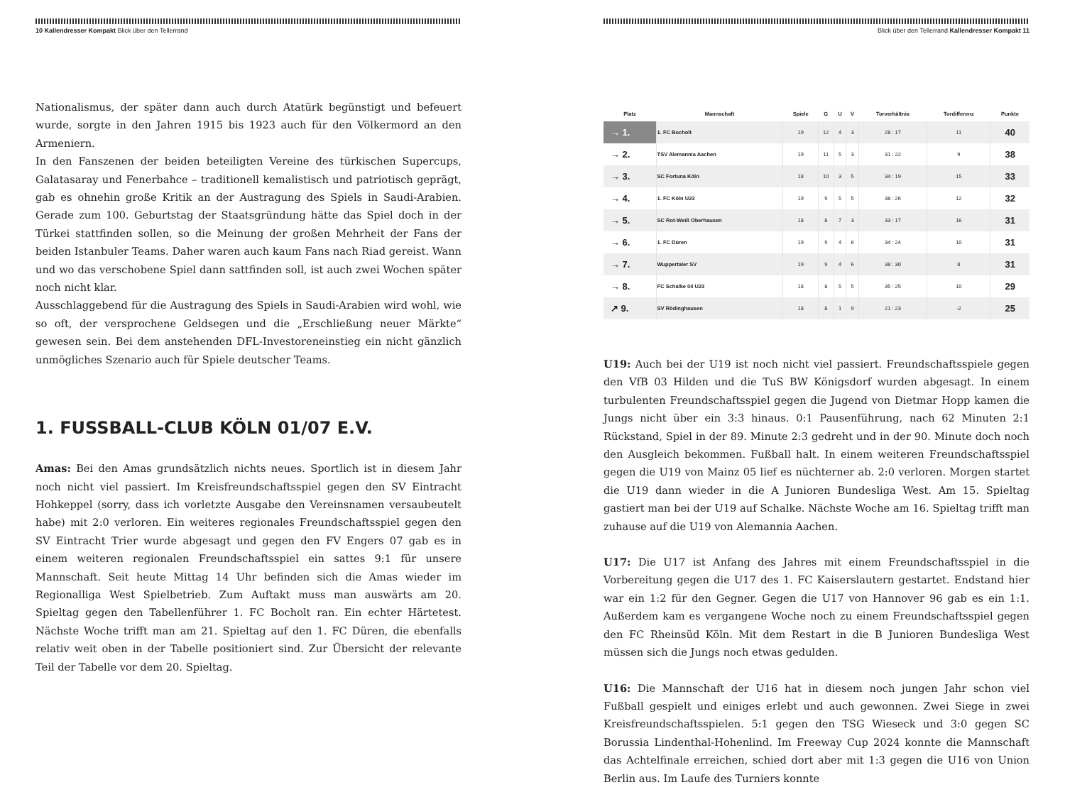10 Kallendresser Kompakt Blick über den Tellerrand
Nationalismus, der später dann auch durch Atatürk begünstigt und befeuert wurde, sorgte in den Jahren 1915 bis 1923 auch für den Völkermord an den Armeniern.
In den Fanszenen der beiden beteiligten Vereine des türkischen Supercups, Galatasaray und Fenerbahce – traditionell kemalistisch und patriotisch geprägt, gab es ohnehin große Kritik an der Austragung des Spiels in Saudi-Arabien. Gerade zum 100. Geburtstag der Staatsgründung hätte das Spiel doch in der Türkei stattfinden sollen, so die Meinung der großen Mehrheit der Fans der beiden Istanbuler Teams. Daher waren auch kaum Fans nach Riad gereist. Wann und wo das verschobene Spiel dann sattfinden soll, ist auch zwei Wochen später noch nicht klar.
Ausschlaggebend für die Austragung des Spiels in Saudi-Arabien wird wohl, wie so oft, der versprochene Geldsegen und die „Erschließung neuer Märkte“ gewesen sein. Bei dem anstehenden DFL-Investoreneinstieg ein nicht gänzlich unmögliches Szenario auch für Spiele deutscher Teams.
1. FUSSBALL-CLUB KÖLN 01/07 E.V.
Amas: Bei den Amas grundsätzlich nichts neues. Sportlich ist in diesem Jahr noch nicht viel passiert. Im Kreisfreundschaftsspiel gegen den SV Eintracht Hohkeppel (sorry, dass ich vorletzte Ausgabe den Vereinsnamen versaubeutelt habe) mit 2:0 verloren. Ein weiteres regionales Freundschaftsspiel gegen den SV Eintracht Trier wurde abgesagt und gegen den FV Engers 07 gab es in einem weiteren regionalen Freundschaftsspiel ein sattes 9:1 für unsere Mannschaft. Seit heute Mittag 14 Uhr befinden sich die Amas wieder im Regionalliga West Spielbetrieb. Zum Auftakt muss man auswärts am 20. Spieltag gegen den Tabellenführer 1. FC Bocholt ran. Ein echter Härtetest. Nächste Woche trifft man am 21. Spieltag auf den 1. FC Düren, die ebenfalls relativ weit oben in der Tabelle positioniert sind. Zur Übersicht der relevante Teil der Tabelle vor dem 20. Spieltag.
Blick über den Tellerrand Kallendresser Kompakt 11
| Platz | Mannschaft | Spiele | G | U | V | Torverhältnis | Tordifferenz | Punkte |
| --- | --- | --- | --- | --- | --- | --- | --- | --- |
| → 1. | 1. FC Bocholt | 19 | 12 | 4 | 3 | 28 : 17 | 11 | 40 |
| → 2. | TSV Alemannia Aachen | 19 | 11 | 5 | 3 | 31 : 22 | 9 | 38 |
| → 3. | SC Fortuna Köln | 18 | 10 | 3 | 5 | 34 : 19 | 15 | 33 |
| → 4. | 1. FC Köln U23 | 19 | 9 | 5 | 5 | 38 : 26 | 12 | 32 |
| → 5. | SC Rot-Weiß Oberhausen | 18 | 8 | 7 | 3 | 33 : 17 | 16 | 31 |
| → 6. | 1. FC Düren | 19 | 9 | 4 | 6 | 34 : 24 | 10 | 31 |
| → 7. | Wuppertaler SV | 19 | 9 | 4 | 6 | 38 : 30 | 8 | 31 |
| → 8. | FC Schalke 04 U23 | 18 | 8 | 5 | 5 | 35 : 25 | 10 | 29 |
| ↗ 9. | SV Rödinghausen | 18 | 8 | 1 | 9 | 21 : 23 | -2 | 25 |
U19: Auch bei der U19 ist noch nicht viel passiert. Freundschaftsspiele gegen den VfB 03 Hilden und die TuS BW Königsdorf wurden abgesagt. In einem turbulenten Freundschaftsspiel gegen die Jugend von Dietmar Hopp kamen die Jungs nicht über ein 3:3 hinaus. 0:1 Pausenführung, nach 62 Minuten 2:1 Rückstand, Spiel in der 89. Minute 2:3 gedreht und in der 90. Minute doch noch den Ausgleich bekommen. Fußball halt. In einem weiteren Freundschaftsspiel gegen die U19 von Mainz 05 lief es nüchterner ab. 2:0 verloren. Morgen startet die U19 dann wieder in die A Junioren Bundesliga West. Am 15. Spieltag gastiert man bei der U19 auf Schalke. Nächste Woche am 16. Spieltag trifft man zuhause auf die U19 von Alemannia Aachen.
U17: Die U17 ist Anfang des Jahres mit einem Freundschaftsspiel in die Vorbereitung gegen die U17 des 1. FC Kaiserslautern gestartet. Endstand hier war ein 1:2 für den Gegner. Gegen die U17 von Hannover 96 gab es ein 1:1. Außerdem kam es vergangene Woche noch zu einem Freundschaftsspiel gegen den FC Rheinsüd Köln. Mit dem Restart in die B Junioren Bundesliga West müssen sich die Jungs noch etwas gedulden.
U16: Die Mannschaft der U16 hat in diesem noch jungen Jahr schon viel Fußball gespielt und einiges erlebt und auch gewonnen. Zwei Siege in zwei Kreisfreundschaftsspielen. 5:1 gegen den TSG Wieseck und 3:0 gegen SC Borussia Lindenthal-Hohenlind. Im Freeway Cup 2024 konnte die Mannschaft das Achtelfinale erreichen, schied dort aber mit 1:3 gegen die U16 von Union Berlin aus. Im Laufe des Turniers konnte